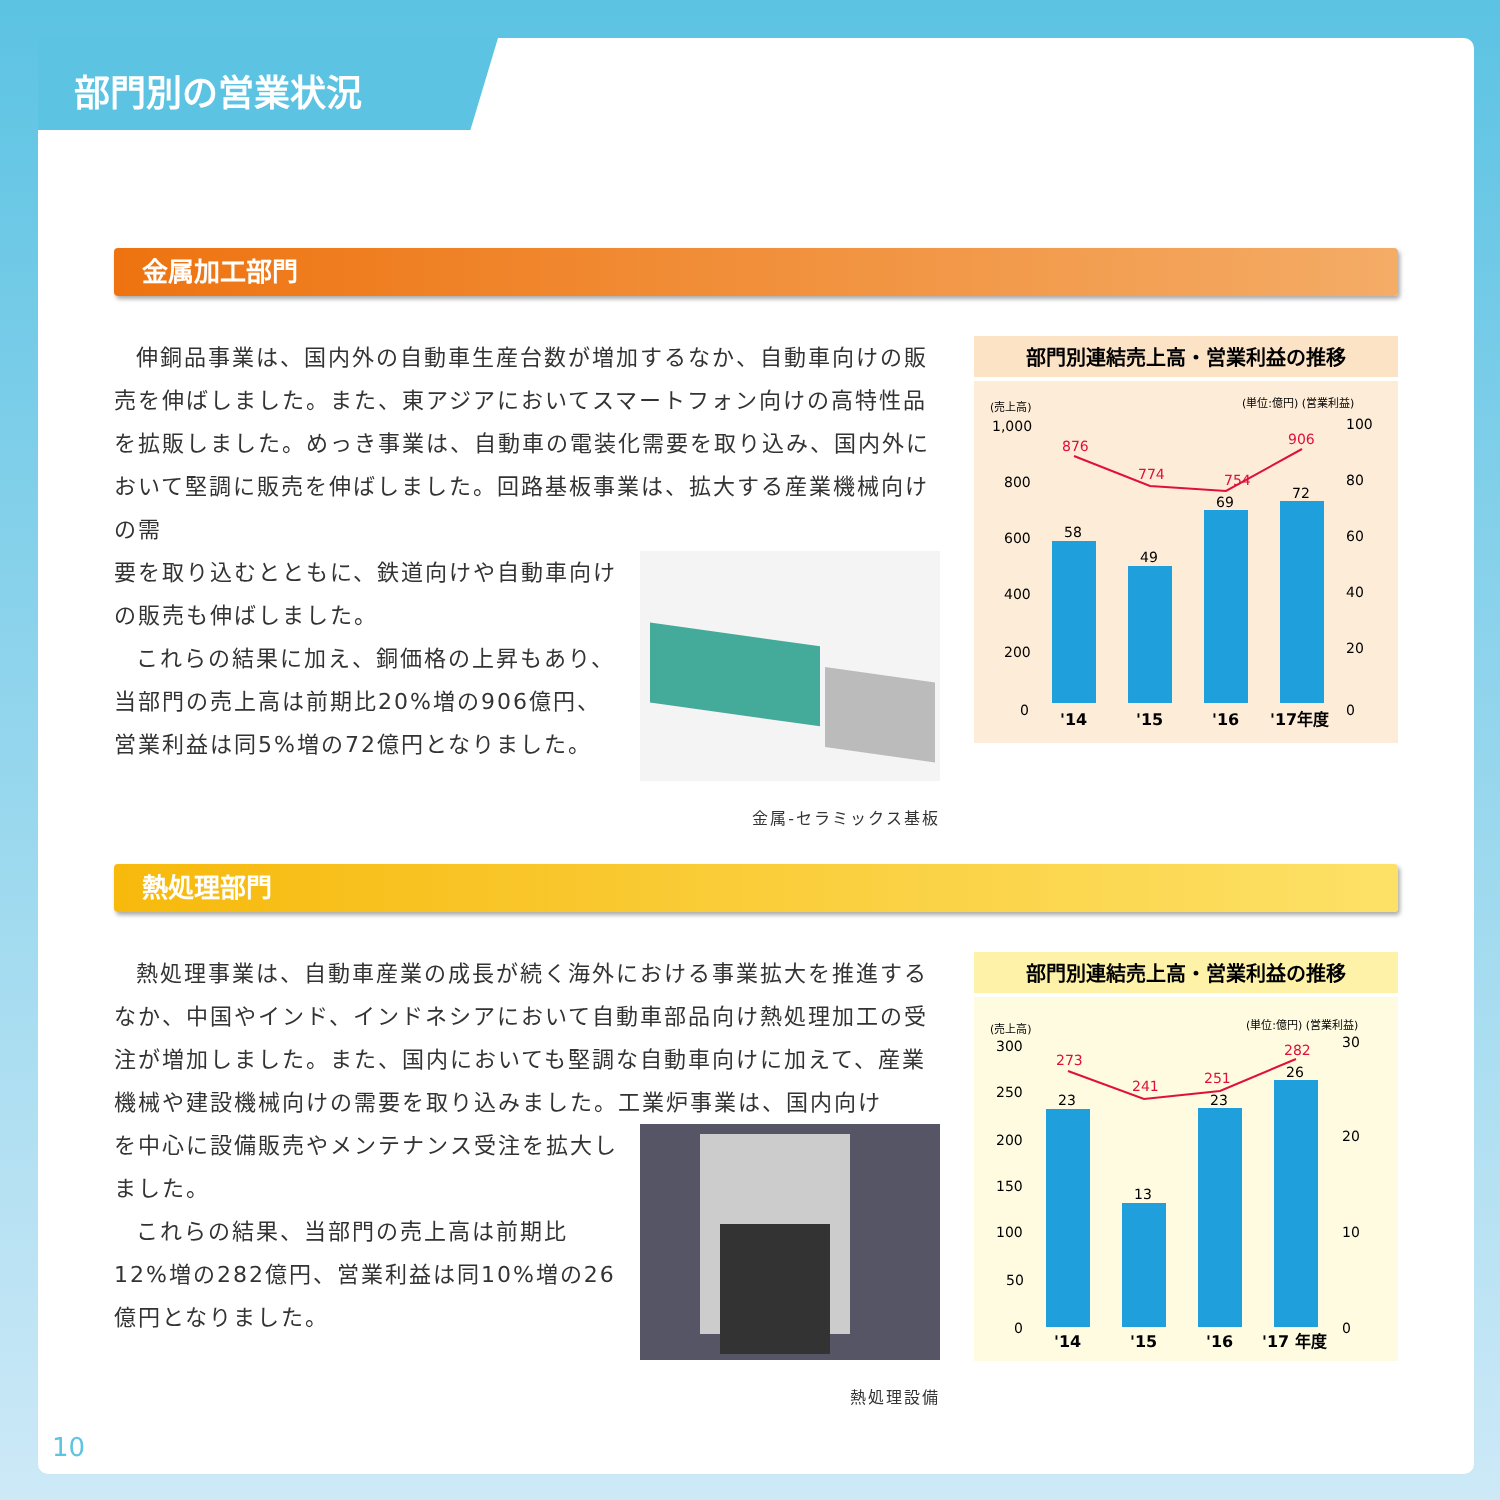部門別の営業状況
金属加工部門
伸銅品事業は、国内外の自動車生産台数が増加するなか、自動車向けの販売を伸ばしました。また、東アジアにおいてスマートフォン向けの高特性品を拡販しました。めっき事業は、自動車の電装化需要を取り込み、国内外において堅調に販売を伸ばしました。回路基板事業は、拡大する産業機械向けの需
金属-セラミックス基板
要を取り込むとともに、鉄道向けや自動車向けの販売も伸ばしました。
これらの結果に加え、銅価格の上昇もあり、当部門の売上高は前期比20%増の906億円、営業利益は同5%増の72億円となりました。
部門別連結売上高・営業利益の推移
(売上高)
(単位:億円) (営業利益)
1,000
800
600
400
200
0
100
80
60
40
20
0
58
49
69
72
876
774
754
906
'14
'15
'16
'17年度
熱処理部門
熱処理事業は、自動車産業の成長が続く海外における事業拡大を推進するなか、中国やインド、インドネシアにおいて自動車部品向け熱処理加工の受注が増加しました。また、国内においても堅調な自動車向けに加えて、産業機械や建設機械向けの需要を取り込みました。工業炉事業は、国内向け
熱処理設備
を中心に設備販売やメンテナンス受注を拡大しました。
これらの結果、当部門の売上高は前期比12%増の282億円、営業利益は同10%増の26億円となりました。
部門別連結売上高・営業利益の推移
(売上高)
(単位:億円) (営業利益)
300
250
200
150
100
50
0
30
20
10
0
23
13
23
26
273
241
251
282
'14
'15
'16
'17 年度
10